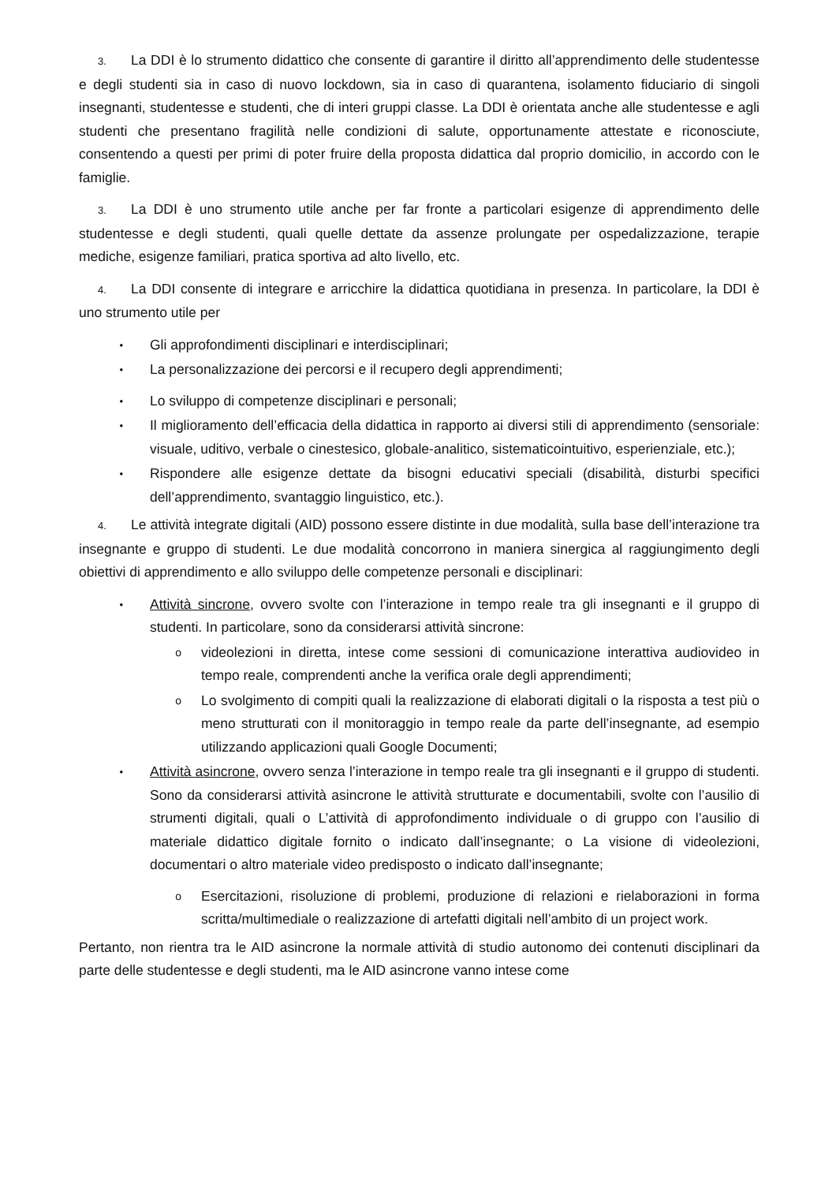3. La DDI è lo strumento didattico che consente di garantire il diritto all’apprendimento delle studentesse e degli studenti sia in caso di nuovo lockdown, sia in caso di quarantena, isolamento fiduciario di singoli insegnanti, studentesse e studenti, che di interi gruppi classe. La DDI è orientata anche alle studentesse e agli studenti che presentano fragilità nelle condizioni di salute, opportunamente attestate e riconosciute, consentendo a questi per primi di poter fruire della proposta didattica dal proprio domicilio, in accordo con le famiglie.
3. La DDI è uno strumento utile anche per far fronte a particolari esigenze di apprendimento delle studentesse e degli studenti, quali quelle dettate da assenze prolungate per ospedalizzazione, terapie mediche, esigenze familiari, pratica sportiva ad alto livello, etc.
4. La DDI consente di integrare e arricchire la didattica quotidiana in presenza. In particolare, la DDI è uno strumento utile per
• Gli approfondimenti disciplinari e interdisciplinari;
• La personalizzazione dei percorsi e il recupero degli apprendimenti;
• Lo sviluppo di competenze disciplinari e personali;
• Il miglioramento dell’efficacia della didattica in rapporto ai diversi stili di apprendimento (sensoriale: visuale, uditivo, verbale o cinestesico, globale-analitico, sistematicointuitivo, esperienziale, etc.);
• Rispondere alle esigenze dettate da bisogni educativi speciali (disabilità, disturbi specifici dell’apprendimento, svantaggio linguistico, etc.).
4. Le attività integrate digitali (AID) possono essere distinte in due modalità, sulla base dell’interazione tra insegnante e gruppo di studenti. Le due modalità concorrono in maniera sinergica al raggiungimento degli obiettivi di apprendimento e allo sviluppo delle competenze personali e disciplinari:
• Attività sincrone, ovvero svolte con l’interazione in tempo reale tra gli insegnanti e il gruppo di studenti. In particolare, sono da considerarsi attività sincrone:
ovideolezioni in diretta, intese come sessioni di comunicazione interattiva audiovideo in tempo reale, comprendenti anche la verifica orale degli apprendimenti;
o Lo svolgimento di compiti quali la realizzazione di elaborati digitali o la risposta a test più o meno strutturati con il monitoraggio in tempo reale da parte dell’insegnante, ad esempio utilizzando applicazioni quali Google Documenti;
• Attività asincrone, ovvero senza l’interazione in tempo reale tra gli insegnanti e il gruppo di studenti. Sono da considerarsi attività asincrone le attività strutturate e documentabili, svolte con l’ausilio di strumenti digitali, quali o L’attività di approfondimento individuale o di gruppo con l’ausilio di materiale didattico digitale fornito o indicato dall’insegnante; o La visione di videolezioni, documentari o altro materiale video predisposto o indicato dall’insegnante;
o Esercitazioni, risoluzione di problemi, produzione di relazioni e rielaborazioni in forma scritta/multimediale o realizzazione di artefatti digitali nell’ambito di un project work.
Pertanto, non rientra tra le AID asincrone la normale attività di studio autonomo dei contenuti disciplinari da parte delle studentesse e degli studenti, ma le AID asincrone vanno intese come